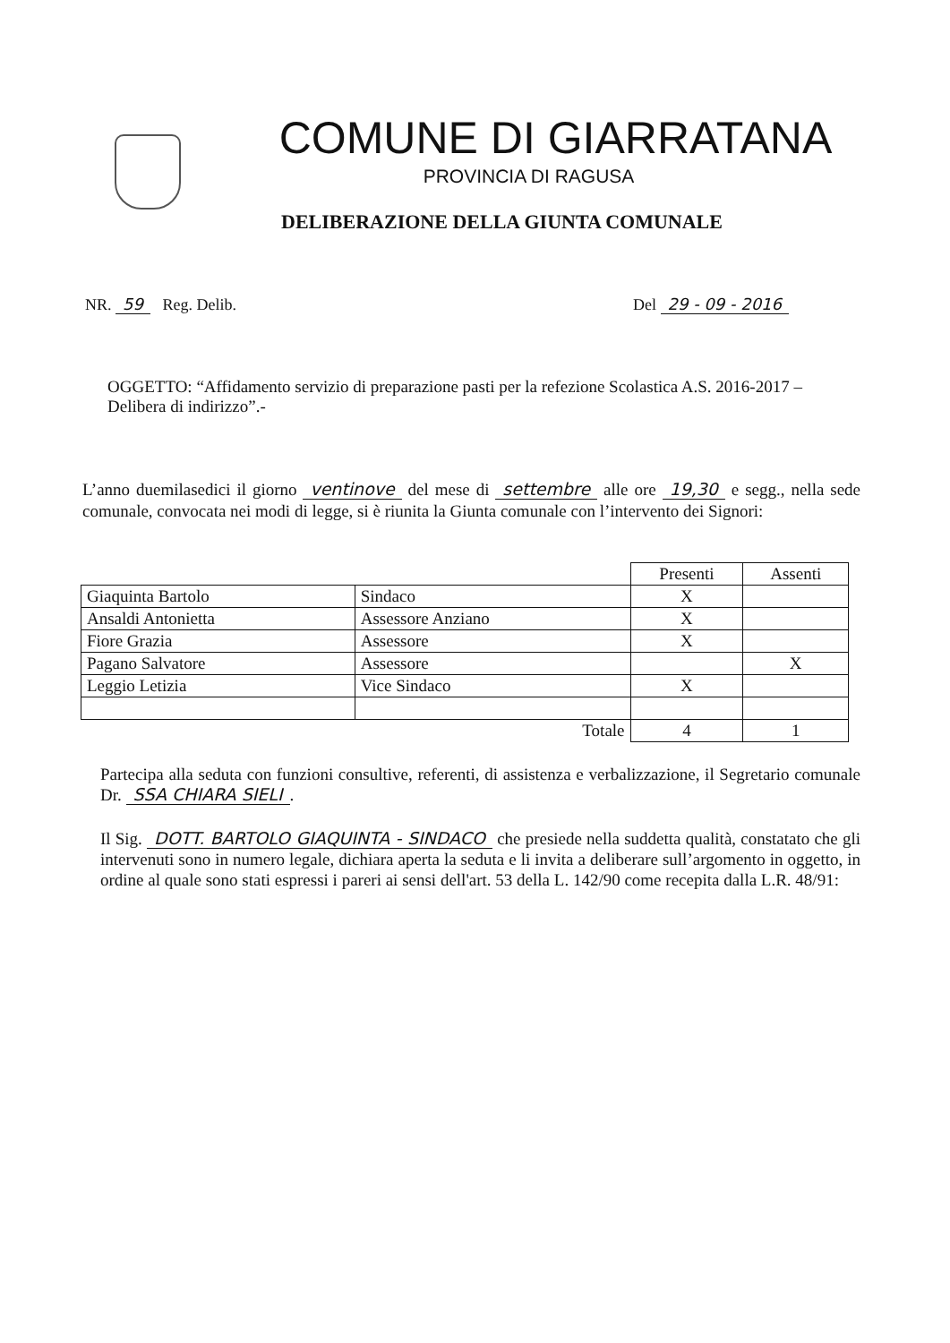COMUNE DI GIARRATANA
PROVINCIA DI RAGUSA
DELIBERAZIONE DELLA GIUNTA COMUNALE
NR. 59 Reg. Delib. Del 29 - 09 - 2016
OGGETTO: “Affidamento servizio di preparazione pasti per la refezione Scolastica A.S. 2016-2017 – Delibera di indirizzo”.-
L’anno duemilasedici il giorno ventinove del mese di settembre alle ore 19,30 e segg., nella sede comunale, convocata nei modi di legge, si è riunita la Giunta comunale con l’intervento dei Signori:
| | | Presenti | Assenti |
| Giaquinta Bartolo | Sindaco | X | |
| Ansaldi Antonietta | Assessore Anziano | X | |
| Fiore Grazia | Assessore | X | |
| Pagano Salvatore | Assessore | | X |
| Leggio Letizia | Vice Sindaco | X | |
| | Totale | 4 | 1 |
Partecipa alla seduta con funzioni consultive, referenti, di assistenza e verbalizzazione, il Segretario comunale Dr. SSA CHIARA SIELI.
Il Sig. DOTT. BARTOLO GIAQUINTA - SINDACO che presiede nella suddetta qualità, constatato che gli intervenuti sono in numero legale, dichiara aperta la seduta e li invita a deliberare sull’argomento in oggetto, in ordine al quale sono stati espressi i pareri ai sensi dell'art. 53 della L. 142/90 come recepita dalla L.R. 48/91: